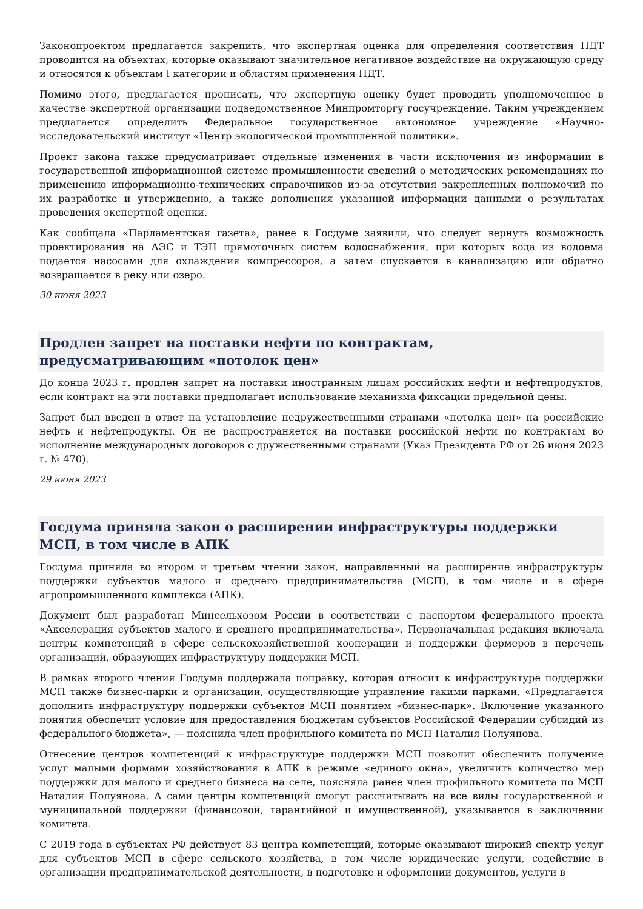Законопроектом предлагается закрепить, что экспертная оценка для определения соответствия НДТ проводится на объектах, которые оказывают значительное негативное воздействие на окружающую среду и относятся к объектам I категории и областям применения НДТ.
Помимо этого, предлагается прописать, что экспертную оценку будет проводить уполномоченное в качестве экспертной организации подведомственное Минпромторгу госучреждение. Таким учреждением предлагается определить Федеральное государственное автономное учреждение «Научно-исследовательский институт «Центр экологической промышленной политики».
Проект закона также предусматривает отдельные изменения в части исключения из информации в государственной информационной системе промышленности сведений о методических рекомендациях по применению информационно-технических справочников из-за отсутствия закрепленных полномочий по их разработке и утверждению, а также дополнения указанной информации данными о результатах проведения экспертной оценки.
Как сообщала «Парламентская газета», ранее в Госдуме заявили, что следует вернуть возможность проектирования на АЭС и ТЭЦ прямоточных систем водоснабжения, при которых вода из водоема подается насосами для охлаждения компрессоров, а затем спускается в канализацию или обратно возвращается в реку или озеро.
30 июня 2023
Продлен запрет на поставки нефти по контрактам, предусматривающим «потолок цен»
До конца 2023 г. продлен запрет на поставки иностранным лицам российских нефти и нефтепродуктов, если контракт на эти поставки предполагает использование механизма фиксации предельной цены.
Запрет был введен в ответ на установление недружественными странами «потолка цен» на российские нефть и нефтепродукты. Он не распространяется на поставки российской нефти по контрактам во исполнение международных договоров с дружественными странами (Указ Президента РФ от 26 июня 2023 г. № 470).
29 июня 2023
Госдума приняла закон о расширении инфраструктуры поддержки МСП, в том числе в АПК
Госдума приняла во втором и третьем чтении закон, направленный на расширение инфраструктуры поддержки субъектов малого и среднего предпринимательства (МСП), в том числе и в сфере агропромышленного комплекса (АПК).
Документ был разработан Минсельхозом России в соответствии с паспортом федерального проекта «Акселерация субъектов малого и среднего предпринимательства». Первоначальная редакция включала центры компетенций в сфере сельскохозяйственной кооперации и поддержки фермеров в перечень организаций, образующих инфраструктуру поддержки МСП.
В рамках второго чтения Госдума поддержала поправку, которая относит к инфраструктуре поддержки МСП также бизнес-парки и организации, осуществляющие управление такими парками. «Предлагается дополнить инфраструктуру поддержки субъектов МСП понятием «бизнес-парк». Включение указанного понятия обеспечит условие для предоставления бюджетам субъектов Российской Федерации субсидий из федерального бюджета», — пояснила член профильного комитета по МСП Наталия Полуянова.
Отнесение центров компетенций к инфраструктуре поддержки МСП позволит обеспечить получение услуг малыми формами хозяйствования в АПК в режиме «единого окна», увеличить количество мер поддержки для малого и среднего бизнеса на селе, поясняла ранее член профильного комитета по МСП Наталия Полуянова. А сами центры компетенций смогут рассчитывать на все виды государственной и муниципальной поддержки (финансовой, гарантийной и имущественной), указывается в заключении комитета.
С 2019 года в субъектах РФ действует 83 центра компетенций, которые оказывают широкий спектр услуг для субъектов МСП в сфере сельского хозяйства, в том числе юридические услуги, содействие в организации предпринимательской деятельности, в подготовке и оформлении документов, услуги в